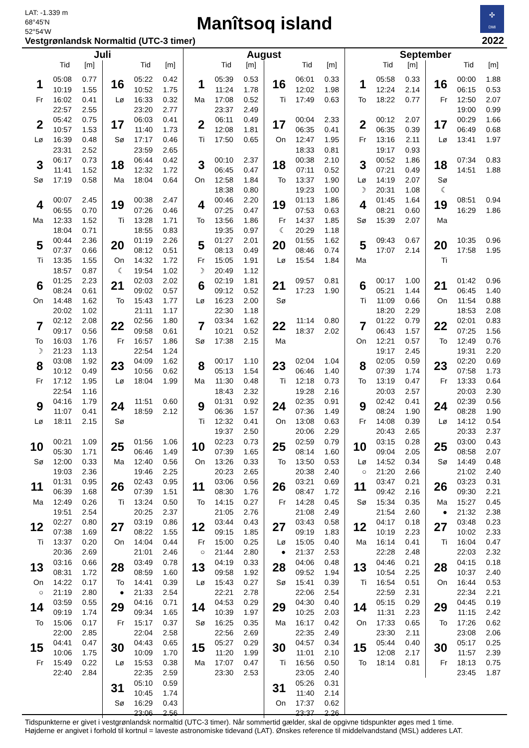LAT: -1.339 m
68°45'N
52°54'W
Manîtsoq island
✣
DMI
Vestgrønlandsk Normaltid (UTC-3 timer)
2022
Juli
Tid [m]
| 1 | 05:08 | 0.77 |
| | 10:19 | 1.55 |
| Fr | 16:02 | 0.41 |
| | 22:57 | 2.55 |
| 2 | 05:42 | 0.75 |
| | 10:57 | 1.53 |
| Lø | 16:39 | 0.48 |
| | 23:31 | 2.52 |
| 3 | 06:17 | 0.73 |
| | 11:41 | 1.52 |
| Sø | 17:19 | 0.58 |
| 4 | 00:07 | 2.45 |
| | 06:55 | 0.70 |
| Ma | 12:33 | 1.52 |
| | 18:04 | 0.71 |
| 5 | 00:44 | 2.36 |
| | 07:37 | 0.66 |
| Ti | 13:35 | 1.55 |
| | 18:57 | 0.87 |
| 6 | 01:25 | 2.23 |
| | 08:24 | 0.61 |
| On | 14:48 | 1.62 |
| | 20:02 | 1.02 |
| 7 | 02:12 | 2.08 |
| | 09:17 | 0.56 |
| To | 16:03 | 1.76 |
| ☽ | 21:23 | 1.13 |
| 8 | 03:08 | 1.92 |
| | 10:12 | 0.49 |
| Fr | 17:12 | 1.95 |
| | 22:54 | 1.16 |
| 9 | 04:16 | 1.79 |
| | 11:07 | 0.41 |
| Lø | 18:11 | 2.15 |
| 10 | 00:21 | 1.09 |
| | 05:30 | 1.71 |
| Sø | 12:00 | 0.33 |
| | 19:03 | 2.36 |
| 11 | 01:31 | 0.95 |
| | 06:39 | 1.68 |
| Ma | 12:49 | 0.26 |
| | 19:51 | 2.54 |
| 12 | 02:27 | 0.80 |
| | 07:38 | 1.69 |
| Ti | 13:37 | 0.20 |
| | 20:36 | 2.69 |
| 13 | 03:16 | 0.66 |
| | 08:31 | 1.72 |
| On | 14:22 | 0.17 |
| ○ | 21:19 | 2.80 |
| 14 | 03:59 | 0.55 |
| | 09:19 | 1.74 |
| To | 15:06 | 0.17 |
| | 22:00 | 2.85 |
| 15 | 04:41 | 0.47 |
| | 10:06 | 1.75 |
| Fr | 15:49 | 0.22 |
| | 22:40 | 2.84 |
Tid [m]
| 16 | 05:22 | 0.42 |
| | 10:52 | 1.75 |
| Lø | 16:33 | 0.32 |
| | 23:20 | 2.77 |
| 17 | 06:03 | 0.41 |
| | 11:40 | 1.73 |
| Sø | 17:17 | 0.46 |
| | 23:59 | 2.65 |
| 18 | 06:44 | 0.42 |
| | 12:32 | 1.72 |
| Ma | 18:04 | 0.64 |
| 19 | 00:38 | 2.47 |
| | 07:26 | 0.46 |
| Ti | 13:28 | 1.71 |
| | 18:55 | 0.83 |
| 20 | 01:19 | 2.26 |
| | 08:12 | 0.51 |
| On | 14:32 | 1.72 |
| ☾ | 19:54 | 1.02 |
| 21 | 02:03 | 2.02 |
| | 09:02 | 0.57 |
| To | 15:43 | 1.77 |
| | 21:11 | 1.17 |
| 22 | 02:56 | 1.80 |
| | 09:58 | 0.61 |
| Fr | 16:57 | 1.86 |
| | 22:54 | 1.24 |
| 23 | 04:09 | 1.62 |
| | 10:56 | 0.62 |
| Lø | 18:04 | 1.99 |
| 24 | 11:51 | 0.60 |
| | 18:59 | 2.12 |
| Sø | | |
| 25 | 01:56 | 1.06 |
| | 06:46 | 1.49 |
| Ma | 12:40 | 0.56 |
| | 19:46 | 2.25 |
| 26 | 02:43 | 0.95 |
| | 07:39 | 1.51 |
| Ti | 13:24 | 0.50 |
| | 20:25 | 2.37 |
| 27 | 03:19 | 0.86 |
| | 08:22 | 1.55 |
| On | 14:04 | 0.44 |
| | 21:01 | 2.46 |
| 28 | 03:49 | 0.78 |
| | 08:59 | 1.60 |
| To | 14:41 | 0.39 |
| ● | 21:33 | 2.54 |
| 29 | 04:16 | 0.71 |
| | 09:34 | 1.65 |
| Fr | 15:17 | 0.37 |
| | 22:04 | 2.58 |
| 30 | 04:43 | 0.65 |
| | 10:09 | 1.70 |
| Lø | 15:53 | 0.38 |
| | 22:35 | 2.59 |
| 31 | 05:10 | 0.59 |
| | 10:45 | 1.74 |
| Sø | 16:29 | 0.43 |
| | 23:06 | 2.56 |
August
Tid [m]
| 1 | 05:39 | 0.53 |
| | 11:24 | 1.78 |
| Ma | 17:08 | 0.52 |
| | 23:37 | 2.49 |
| 2 | 06:11 | 0.49 |
| | 12:08 | 1.81 |
| Ti | 17:50 | 0.65 |
| 3 | 00:10 | 2.37 |
| | 06:45 | 0.47 |
| On | 12:58 | 1.84 |
| | 18:38 | 0.80 |
| 4 | 00:46 | 2.20 |
| | 07:25 | 0.47 |
| To | 13:56 | 1.86 |
| | 19:35 | 0.97 |
| 5 | 01:27 | 2.01 |
| | 08:13 | 0.49 |
| Fr | 15:05 | 1.91 |
| ☽ | 20:49 | 1.12 |
| 6 | 02:19 | 1.81 |
| | 09:12 | 0.52 |
| Lø | 16:23 | 2.00 |
| | 22:30 | 1.18 |
| 7 | 03:34 | 1.62 |
| | 10:21 | 0.52 |
| Sø | 17:38 | 2.15 |
| 8 | 00:17 | 1.10 |
| | 05:13 | 1.54 |
| Ma | 11:30 | 0.48 |
| | 18:43 | 2.32 |
| 9 | 01:31 | 0.92 |
| | 06:36 | 1.57 |
| Ti | 12:32 | 0.41 |
| | 19:37 | 2.50 |
| 10 | 02:23 | 0.73 |
| | 07:39 | 1.65 |
| On | 13:26 | 0.33 |
| | 20:23 | 2.65 |
| 11 | 03:06 | 0.56 |
| | 08:30 | 1.76 |
| To | 14:15 | 0.27 |
| | 21:05 | 2.76 |
| 12 | 03:44 | 0.43 |
| | 09:15 | 1.85 |
| Fr | 15:00 | 0.25 |
| ○ | 21:44 | 2.80 |
| 13 | 04:19 | 0.33 |
| | 09:58 | 1.92 |
| Lø | 15:43 | 0.27 |
| | 22:21 | 2.78 |
| 14 | 04:53 | 0.29 |
| | 10:39 | 1.97 |
| Sø | 16:25 | 0.35 |
| | 22:56 | 2.69 |
| 15 | 05:27 | 0.29 |
| | 11:20 | 1.99 |
| Ma | 17:07 | 0.47 |
| | 23:30 | 2.53 |
Tid [m]
| 16 | 06:01 | 0.33 |
| | 12:02 | 1.98 |
| Ti | 17:49 | 0.63 |
| 17 | 00:04 | 2.33 |
| | 06:35 | 0.41 |
| On | 12:47 | 1.95 |
| | 18:33 | 0.81 |
| 18 | 00:38 | 2.10 |
| | 07:11 | 0.52 |
| To | 13:37 | 1.90 |
| | 19:23 | 1.00 |
| 19 | 01:13 | 1.86 |
| | 07:53 | 0.63 |
| Fr | 14:37 | 1.85 |
| ☾ | 20:29 | 1.18 |
| 20 | 01:55 | 1.62 |
| | 08:46 | 0.74 |
| Lø | 15:54 | 1.84 |
| 21 | 09:57 | 0.81 |
| | 17:23 | 1.90 |
| Sø | | |
| 22 | 11:14 | 0.80 |
| | 18:37 | 2.02 |
| Ma | | |
| 23 | 02:04 | 1.04 |
| | 06:46 | 1.40 |
| Ti | 12:18 | 0.73 |
| | 19:28 | 2.16 |
| 24 | 02:35 | 0.91 |
| | 07:36 | 1.49 |
| On | 13:08 | 0.63 |
| | 20:06 | 2.29 |
| 25 | 02:59 | 0.79 |
| | 08:14 | 1.60 |
| To | 13:50 | 0.53 |
| | 20:38 | 2.40 |
| 26 | 03:21 | 0.69 |
| | 08:47 | 1.72 |
| Fr | 14:28 | 0.45 |
| | 21:08 | 2.49 |
| 27 | 03:43 | 0.58 |
| | 09:19 | 1.83 |
| Lø | 15:05 | 0.40 |
| ● | 21:37 | 2.53 |
| 28 | 04:06 | 0.48 |
| | 09:52 | 1.94 |
| Sø | 15:41 | 0.39 |
| | 22:06 | 2.54 |
| 29 | 04:30 | 0.40 |
| | 10:25 | 2.03 |
| Ma | 16:17 | 0.42 |
| | 22:35 | 2.49 |
| 30 | 04:57 | 0.34 |
| | 11:01 | 2.10 |
| Ti | 16:56 | 0.50 |
| | 23:05 | 2.40 |
| 31 | 05:26 | 0.31 |
| | 11:40 | 2.14 |
| On | 17:37 | 0.62 |
| | 23:37 | 2.26 |
September
Tid [m]
| 1 | 05:58 | 0.33 |
| | 12:24 | 2.14 |
| To | 18:22 | 0.77 |
| 2 | 00:12 | 2.07 |
| | 06:35 | 0.39 |
| Fr | 13:16 | 2.11 |
| | 19:17 | 0.93 |
| 3 | 00:52 | 1.86 |
| | 07:21 | 0.49 |
| Lø | 14:19 | 2.07 |
| ☽ | 20:31 | 1.08 |
| 4 | 01:45 | 1.64 |
| | 08:21 | 0.60 |
| Sø | 15:39 | 2.07 |
| 5 | 09:43 | 0.67 |
| | 17:07 | 2.14 |
| Ma | | |
| 6 | 00:17 | 1.00 |
| | 05:21 | 1.44 |
| Ti | 11:09 | 0.66 |
| | 18:20 | 2.29 |
| 7 | 01:22 | 0.79 |
| | 06:43 | 1.57 |
| On | 12:21 | 0.57 |
| | 19:17 | 2.45 |
| 8 | 02:05 | 0.59 |
| | 07:39 | 1.74 |
| To | 13:19 | 0.47 |
| | 20:03 | 2.57 |
| 9 | 02:42 | 0.41 |
| | 08:24 | 1.90 |
| Fr | 14:08 | 0.39 |
| | 20:43 | 2.65 |
| 10 | 03:15 | 0.28 |
| | 09:04 | 2.05 |
| Lø | 14:52 | 0.34 |
| ○ | 21:20 | 2.66 |
| 11 | 03:47 | 0.21 |
| | 09:42 | 2.16 |
| Sø | 15:34 | 0.35 |
| | 21:54 | 2.60 |
| 12 | 04:17 | 0.18 |
| | 10:19 | 2.23 |
| Ma | 16:14 | 0.41 |
| | 22:28 | 2.48 |
| 13 | 04:46 | 0.21 |
| | 10:54 | 2.25 |
| Ti | 16:54 | 0.51 |
| | 22:59 | 2.31 |
| 14 | 05:15 | 0.29 |
| | 11:31 | 2.23 |
| On | 17:33 | 0.65 |
| | 23:30 | 2.11 |
| 15 | 05:44 | 0.40 |
| | 12:08 | 2.17 |
| To | 18:14 | 0.81 |
Tid [m]
| 16 | 00:00 | 1.88 |
| | 06:15 | 0.53 |
| Fr | 12:50 | 2.07 |
| | 19:00 | 0.99 |
| 17 | 00:29 | 1.66 |
| | 06:49 | 0.68 |
| Lø | 13:41 | 1.97 |
| 18 | 07:34 | 0.83 |
| | 14:51 | 1.88 |
| Sø | | |
| ☾ | | |
| 19 | 08:51 | 0.94 |
| | 16:29 | 1.86 |
| Ma | | |
| 20 | 10:35 | 0.96 |
| | 17:58 | 1.95 |
| Ti | | |
| 21 | 01:42 | 0.96 |
| | 06:45 | 1.40 |
| On | 11:54 | 0.88 |
| | 18:53 | 2.08 |
| 22 | 02:01 | 0.83 |
| | 07:25 | 1.56 |
| To | 12:49 | 0.76 |
| | 19:31 | 2.20 |
| 23 | 02:20 | 0.69 |
| | 07:58 | 1.73 |
| Fr | 13:33 | 0.64 |
| | 20:03 | 2.30 |
| 24 | 02:39 | 0.56 |
| | 08:28 | 1.90 |
| Lø | 14:12 | 0.54 |
| | 20:33 | 2.37 |
| 25 | 03:00 | 0.43 |
| | 08:58 | 2.07 |
| Sø | 14:49 | 0.48 |
| | 21:02 | 2.40 |
| 26 | 03:23 | 0.31 |
| | 09:30 | 2.21 |
| Ma | 15:27 | 0.45 |
| ● | 21:32 | 2.38 |
| 27 | 03:48 | 0.23 |
| | 10:02 | 2.33 |
| Ti | 16:04 | 0.47 |
| | 22:03 | 2.32 |
| 28 | 04:15 | 0.18 |
| | 10:37 | 2.40 |
| On | 16:44 | 0.53 |
| | 22:34 | 2.21 |
| 29 | 04:45 | 0.19 |
| | 11:15 | 2.42 |
| To | 17:26 | 0.62 |
| | 23:08 | 2.06 |
| 30 | 05:17 | 0.25 |
| | 11:57 | 2.39 |
| Fr | 18:13 | 0.75 |
| | 23:45 | 1.87 |
Tidspunkterne er givet i vestgrønlandsk normaltid (UTC-3 timer). Når sommertid gælder, skal de opgivne tidspunkter øges med 1 time.
Højderne er angivet i forhold til kortnul = laveste astronomiske tidevand (LAT). Ønskes reference til middelvandstand (MSL) adderes LAT.